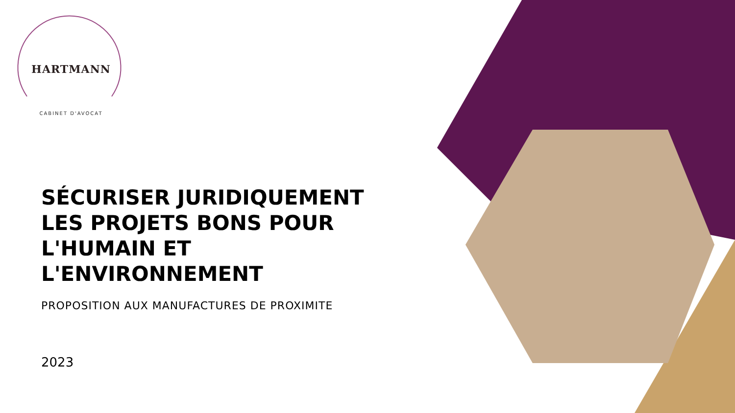HARTMANN
CABINET D'AVOCAT
SÉCURISER JURIDIQUEMENT LES PROJETS BONS POUR L'HUMAIN ET L'ENVIRONNEMENT
PROPOSITION AUX MANUFACTURES DE PROXIMITE
2023